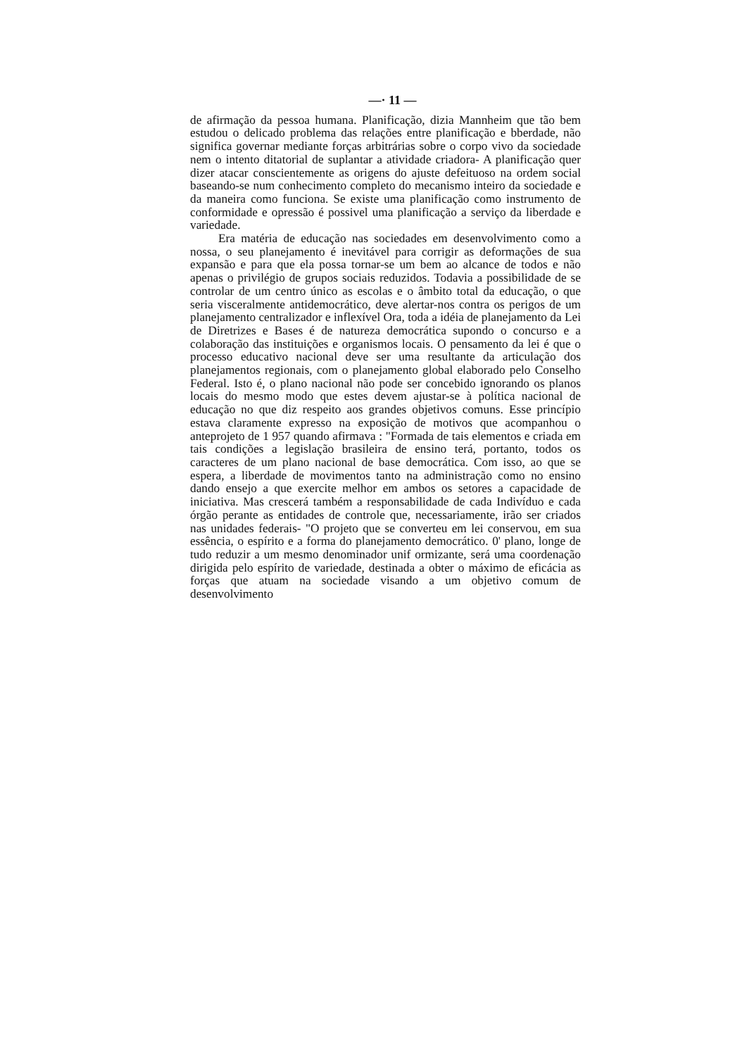—· 11 —
de afirmação da pessoa humana. Planificação, dizia Mannheim que tão bem estudou o delicado problema das relações entre planificação e bberdade, não significa governar mediante forças arbitrárias sobre o corpo vivo da sociedade nem o intento ditatorial de suplantar a atividade criadora- A planificação quer dizer atacar conscientemente as origens do ajuste defeituoso na ordem social baseando-se num conhecimento completo do mecanismo inteiro da sociedade e da maneira como funciona. Se existe uma planificação como instrumento de conformidade e opressão é possivel uma planificação a serviço da liberdade e variedade.
Era matéria de educação nas sociedades em desenvolvimento como a nossa, o seu planejamento é inevitável para corrigir as deformações de sua expansão e para que ela possa tornar-se um bem ao alcance de todos e não apenas o privilégio de grupos sociais reduzidos. Todavia a possibilidade de se controlar de um centro único as escolas e o âmbito total da educação, o que seria visceralmente antidemocrático, deve alertar-nos contra os perigos de um planejamento centralizador e inflexível Ora, toda a idéia de planejamento da Lei de Diretrizes e Bases é de natureza democrática supondo o concurso e a colaboração das instituições e organismos locais. O pensamento da lei é que o processo educativo nacional deve ser uma resultante da articulação dos planejamentos regionais, com o planejamento global elaborado pelo Conselho Federal. Isto é, o plano nacional não pode ser concebido ignorando os planos locais do mesmo modo que estes devem ajustar-se à política nacional de educação no que diz respeito aos grandes objetivos comuns. Esse princípio estava claramente expresso na exposição de motivos que acompanhou o anteprojeto de 1 957 quando afirmava : "Formada de tais elementos e criada em tais condições a legislação brasileira de ensino terá, portanto, todos os caracteres de um plano nacional de base democrática. Com isso, ao que se espera, a liberdade de movimentos tanto na administração como no ensino dando ensejo a que exercite melhor em ambos os setores a capacidade de iniciativa. Mas crescerá também a responsabilidade de cada Indivíduo e cada órgão perante as entidades de controle que, necessariamente, irão ser criados nas unidades federais- "O projeto que se converteu em lei conservou, em sua essência, o espírito e a forma do planejamento democrático. 0' plano, longe de tudo reduzir a um mesmo denominador unif ormizante, será uma coordenação dirigida pelo espírito de variedade, destinada a obter o máximo de eficácia as forças que atuam na sociedade visando a um objetivo comum de desenvolvimento